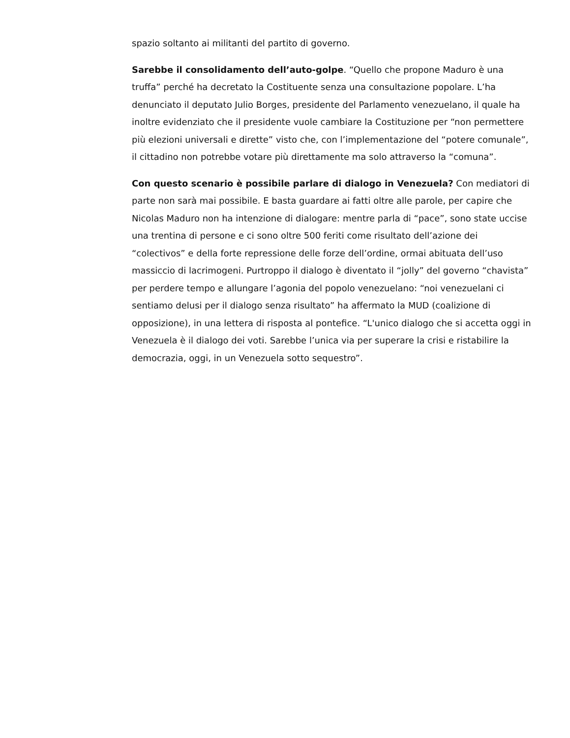spazio soltanto ai militanti del partito di governo.
Sarebbe il consolidamento dell’auto-golpe. “Quello che propone Maduro è una truffa” perché ha decretato la Costituente senza una consultazione popolare. L’ha denunciato il deputato Julio Borges, presidente del Parlamento venezuelano, il quale ha inoltre evidenziato che il presidente vuole cambiare la Costituzione per “non permettere più elezioni universali e dirette” visto che, con l’implementazione del “potere comunale”, il cittadino non potrebbe votare più direttamente ma solo attraverso la “comuna”.
Con questo scenario è possibile parlare di dialogo in Venezuela? Con mediatori di parte non sarà mai possibile. E basta guardare ai fatti oltre alle parole, per capire che Nicolas Maduro non ha intenzione di dialogare: mentre parla di “pace”, sono state uccise una trentina di persone e ci sono oltre 500 feriti come risultato dell’azione dei “colectivos” e della forte repressione delle forze dell’ordine, ormai abituata dell’uso massiccio di lacrimogeni. Purtroppo il dialogo è diventato il “jolly” del governo “chavista” per perdere tempo e allungare l’agonia del popolo venezuelano: “noi venezuelani ci sentiamo delusi per il dialogo senza risultato” ha affermato la MUD (coalizione di opposizione), in una lettera di risposta al pontefice. “L'unico dialogo che si accetta oggi in Venezuela è il dialogo dei voti. Sarebbe l’unica via per superare la crisi e ristabilire la democrazia, oggi, in un Venezuela sotto sequestro”.